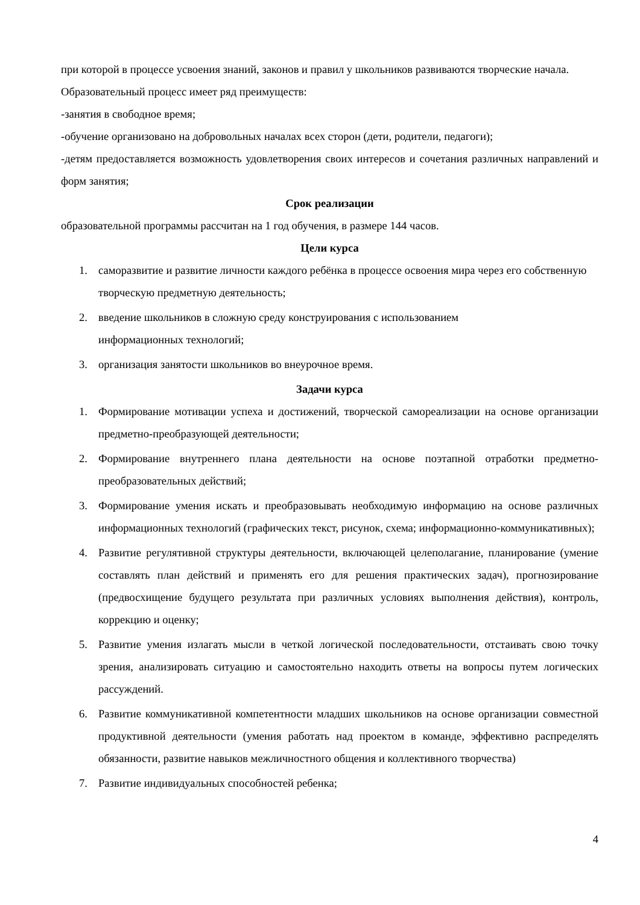при которой в процессе усвоения знаний, законов и правил у школьников развиваются творческие начала.
Образовательный процесс имеет ряд преимуществ:
-занятия в свободное время;
-обучение организовано на добровольных началах всех сторон (дети, родители, педагоги);
-детям предоставляется возможность удовлетворения своих интересов и сочетания различных направлений и форм занятия;
Срок реализации
образовательной программы рассчитан на 1 год обучения, в размере 144 часов.
Цели курса
1. саморазвитие и развитие личности каждого ребёнка в процессе освоения мира через его собственную творческую предметную деятельность;
2. введение школьников в сложную среду конструирования с использованием
информационных технологий;
3. организация занятости школьников во внеурочное время.
Задачи курса
1. Формирование мотивации успеха и достижений, творческой самореализации на основе организации предметно-преобразующей деятельности;
2. Формирование внутреннего плана деятельности на основе поэтапной отработки предметно-преобразовательных действий;
3. Формирование умения искать и преобразовывать необходимую информацию на основе различных информационных технологий (графических текст, рисунок, схема; информационно-коммуникативных);
4. Развитие регулятивной структуры деятельности, включающей целеполагание, планирование (умение составлять план действий и применять его для решения практических задач), прогнозирование (предвосхищение будущего результата при различных условиях выполнения действия), контроль, коррекцию и оценку;
5. Развитие умения излагать мысли в четкой логической последовательности, отстаивать свою точку зрения, анализировать ситуацию и самостоятельно находить ответы на вопросы путем логических рассуждений.
6. Развитие коммуникативной компетентности младших школьников на основе организации совместной продуктивной деятельности (умения работать над проектом в команде, эффективно распределять обязанности, развитие навыков межличностного общения и коллективного творчества)
7. Развитие индивидуальных способностей ребенка;
4